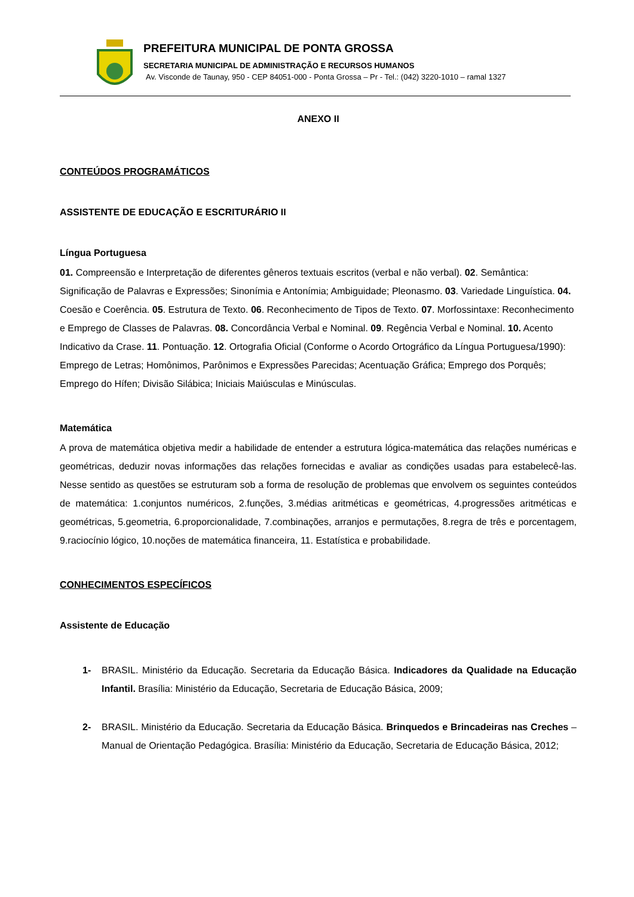PREFEITURA MUNICIPAL DE PONTA GROSSA
SECRETARIA MUNICIPAL DE ADMINISTRAÇÃO E RECURSOS HUMANOS
Av. Visconde de Taunay, 950 - CEP 84051-000 - Ponta Grossa – Pr - Tel.: (042) 3220-1010 – ramal 1327
ANEXO II
CONTEÚDOS PROGRAMÁTICOS
ASSISTENTE DE EDUCAÇÃO E ESCRITURÁRIO II
Língua Portuguesa
01. Compreensão e Interpretação de diferentes gêneros textuais escritos (verbal e não verbal). 02. Semântica: Significação de Palavras e Expressões; Sinonímia e Antonímia; Ambiguidade; Pleonasmo. 03. Variedade Linguística. 04. Coesão e Coerência. 05. Estrutura de Texto. 06. Reconhecimento de Tipos de Texto. 07. Morfossintaxe: Reconhecimento e Emprego de Classes de Palavras. 08. Concordância Verbal e Nominal. 09. Regência Verbal e Nominal. 10. Acento Indicativo da Crase. 11. Pontuação. 12. Ortografia Oficial (Conforme o Acordo Ortográfico da Língua Portuguesa/1990): Emprego de Letras; Homônimos, Parônimos e Expressões Parecidas; Acentuação Gráfica; Emprego dos Porquês; Emprego do Hífen; Divisão Silábica; Iniciais Maiúsculas e Minúsculas.
Matemática
A prova de matemática objetiva medir a habilidade de entender a estrutura lógica-matemática das relações numéricas e geométricas, deduzir novas informações das relações fornecidas e avaliar as condições usadas para estabelecê-las. Nesse sentido as questões se estruturam sob a forma de resolução de problemas que envolvem os seguintes conteúdos de matemática: 1.conjuntos numéricos, 2.funções, 3.médias aritméticas e geométricas, 4.progressões aritméticas e geométricas, 5.geometria, 6.proporcionalidade, 7.combinações, arranjos e permutações, 8.regra de três e porcentagem, 9.raciocínio lógico, 10.noções de matemática financeira, 11. Estatística e probabilidade.
CONHECIMENTOS ESPECÍFICOS
Assistente de Educação
1- BRASIL. Ministério da Educação. Secretaria da Educação Básica. Indicadores da Qualidade na Educação Infantil. Brasília: Ministério da Educação, Secretaria de Educação Básica, 2009;
2- BRASIL. Ministério da Educação. Secretaria da Educação Básica. Brinquedos e Brincadeiras nas Creches – Manual de Orientação Pedagógica. Brasília: Ministério da Educação, Secretaria de Educação Básica, 2012;